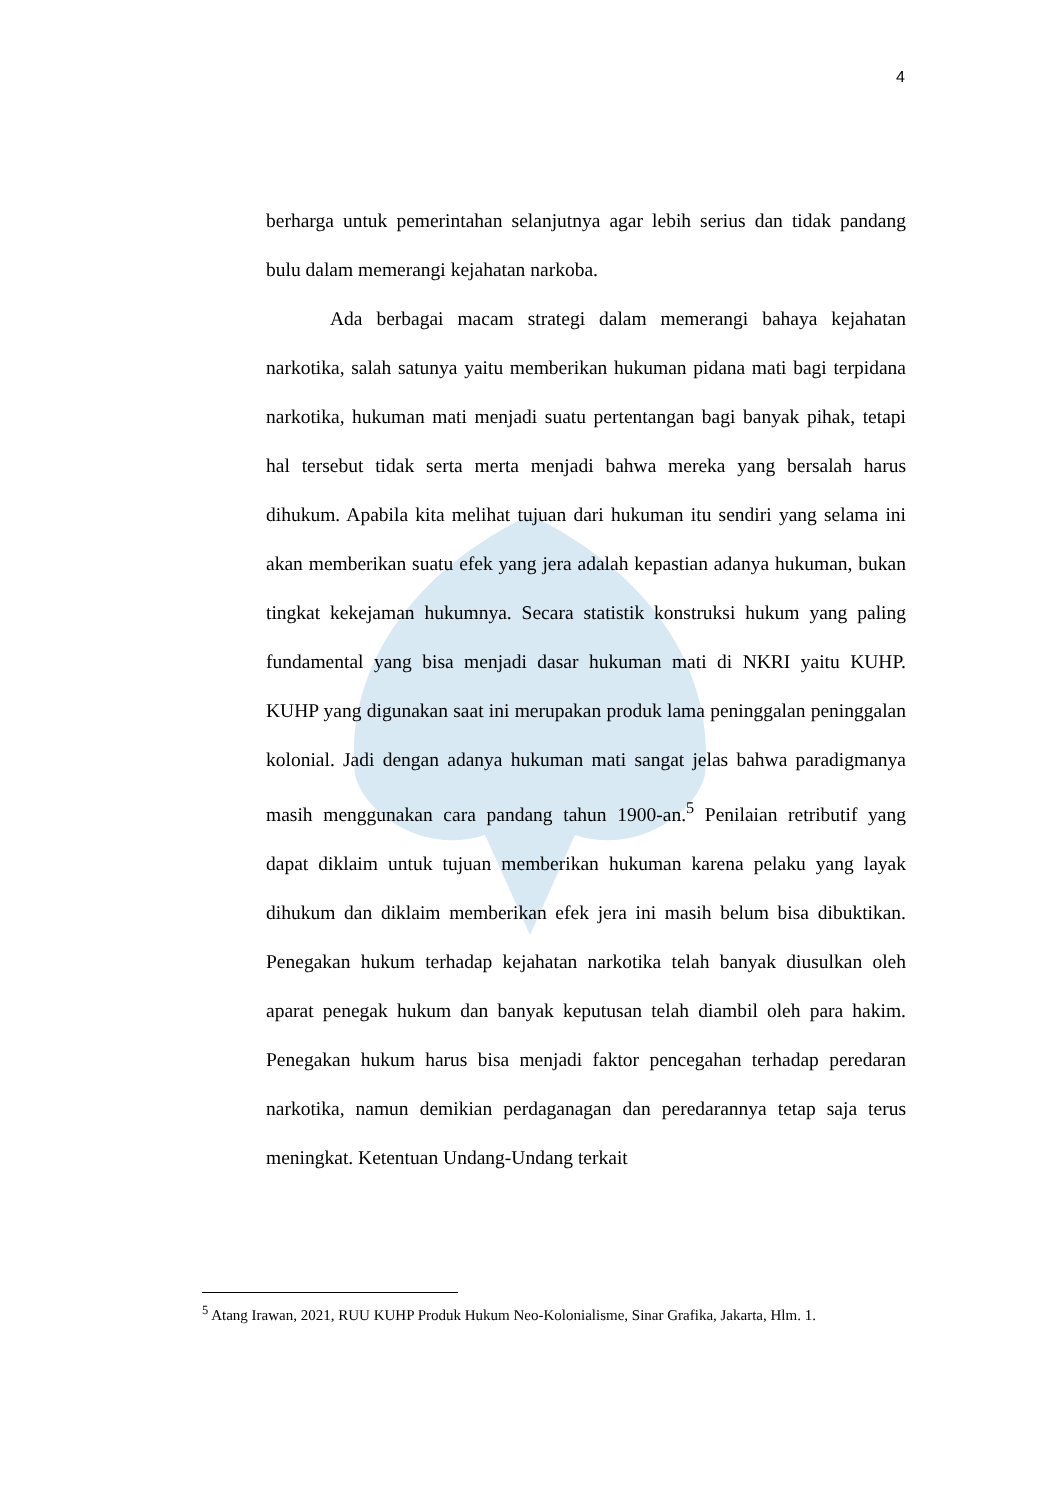4
berharga untuk pemerintahan selanjutnya agar lebih serius dan tidak pandang bulu dalam memerangi kejahatan narkoba.
Ada berbagai macam strategi dalam memerangi bahaya kejahatan narkotika, salah satunya yaitu memberikan hukuman pidana mati bagi terpidana narkotika, hukuman mati menjadi suatu pertentangan bagi banyak pihak, tetapi hal tersebut tidak serta merta menjadi bahwa mereka yang bersalah harus dihukum. Apabila kita melihat tujuan dari hukuman itu sendiri yang selama ini akan memberikan suatu efek yang jera adalah kepastian adanya hukuman, bukan tingkat kekejaman hukumnya. Secara statistik konstruksi hukum yang paling fundamental yang bisa menjadi dasar hukuman mati di NKRI yaitu KUHP. KUHP yang digunakan saat ini merupakan produk lama peninggalan peninggalan kolonial. Jadi dengan adanya hukuman mati sangat jelas bahwa paradigmanya masih menggunakan cara pandang tahun 1900-an.<sup>5</sup> Penilaian retributif yang dapat diklaim untuk tujuan memberikan hukuman karena pelaku yang layak dihukum dan diklaim memberikan efek jera ini masih belum bisa dibuktikan. Penegakan hukum terhadap kejahatan narkotika telah banyak diusulkan oleh aparat penegak hukum dan banyak keputusan telah diambil oleh para hakim. Penegakan hukum harus bisa menjadi faktor pencegahan terhadap peredaran narkotika, namun demikian perdaganagan dan peredarannya tetap saja terus meningkat. Ketentuan Undang-Undang terkait
<sup>5</sup> Atang Irawan, 2021, RUU KUHP Produk Hukum Neo-Kolonialisme, Sinar Grafika, Jakarta, Hlm. 1.